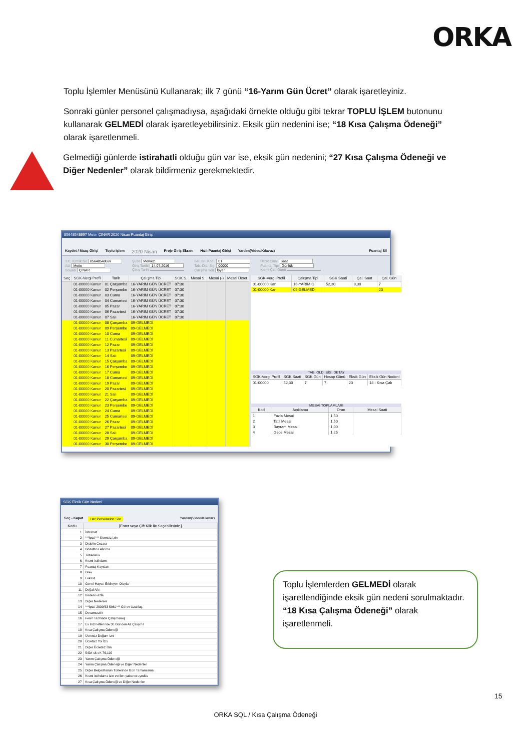ORKA
Toplu İşlemler Menüsünü Kullanarak; ilk 7 günü “16-Yarım Gün Ücret” olarak işaretleyiniz.
Sonraki günler personel çalışmadıysa, aşağıdaki örnekte olduğu gibi tekrar TOPLU İŞLEM butonunu kullanarak GELMEDİ olarak işaretleyebilirsiniz. Eksik gün nedenini ise; “18 Kısa Çalışma Ödeneği” olarak işaretlenmeli.
Gelmediği günlerde istirahatli olduğu gün var ise, eksik gün nedenini; “27 Kısa Çalışma Ödeneği ve Diğer Nedenler” olarak bildirmeniz gerekmektedir.
85648548697 Metin ÇINAR 2020 Nisan Puantaj Girişi
Kaydet / Maaş Girişi Toplu İşlem 2020 Nisan Proje Giriş Ekranı Hızlı Puantaj Girişi Yardım(Video/Kılavuz) Puantaj Sil
T.C. Kimlik No 85648548697
Adı Metin
Soyadı ÇINAR
Şube Merkez
Giriş Tarihi 14.07.2016
Çıkış Tarihi
Bel. Bil. Kodu 01
Tab. Old. Sig. 00000
Çalışma Yeri İşyeri
Ücret Cinsi Saat
Puantaj Tipi Günlük
Kısmi Çal. Günü
| Seç | SGK-Vergi Profil | Tarih | Çalışma Tipi | SGK S. | Mesai S. | Mesai (-) | Mesai Ücret |
| --- | --- | --- | --- | --- | --- | --- | --- |
| | 01-00000 Kanun | 01 Çarşamba | 16-YARIM GÜN ÜCRET | 07:30 | | | |
| | 01-00000 Kanun | 02 Perşembe | 16-YARIM GÜN ÜCRET | 07:30 | | | |
| | 01-00000 Kanun | 03 Cuma | 16-YARIM GÜN ÜCRET | 07:30 | | | |
| | 01-00000 Kanun | 04 Cumartesi | 16-YARIM GÜN ÜCRET | 07:30 | | | |
| | 01-00000 Kanun | 05 Pazar | 16-YARIM GÜN ÜCRET | 07:30 | | | |
| | 01-00000 Kanun | 06 Pazartesi | 16-YARIM GÜN ÜCRET | 07:30 | | | |
| | 01-00000 Kanun | 07 Salı | 16-YARIM GÜN ÜCRET | 07:30 | | | |
| | 01-00000 Kanun | 08 Çarşamba | 09-GELMEDİ | | | | |
| | 01-00000 Kanun | 09 Perşembe | 09-GELMEDİ | | | | |
| | 01-00000 Kanun | 10 Cuma | 09-GELMEDİ | | | | |
| | 01-00000 Kanun | 11 Cumartesi | 09-GELMEDİ | | | | |
| | 01-00000 Kanun | 12 Pazar | 09-GELMEDİ | | | | |
| | 01-00000 Kanun | 13 Pazartesi | 09-GELMEDİ | | | | |
| | 01-00000 Kanun | 14 Salı | 09-GELMEDİ | | | | |
| | 01-00000 Kanun | 15 Çarşamba | 09-GELMEDİ | | | | |
| | 01-00000 Kanun | 16 Perşembe | 09-GELMEDİ | | | | |
| | 01-00000 Kanun | 17 Cuma | 09-GELMEDİ | | | | |
| | 01-00000 Kanun | 18 Cumartesi | 09-GELMEDİ | | | | |
| | 01-00000 Kanun | 19 Pazar | 09-GELMEDİ | | | | |
| | 01-00000 Kanun | 20 Pazartesi | 09-GELMEDİ | | | | |
| | 01-00000 Kanun | 21 Salı | 09-GELMEDİ | | | | |
| | 01-00000 Kanun | 22 Çarşamba | 09-GELMEDİ | | | | |
| | 01-00000 Kanun | 23 Perşembe | 09-GELMEDİ | | | | |
| | 01-00000 Kanun | 24 Cuma | 09-GELMEDİ | | | | |
| | 01-00000 Kanun | 25 Cumartesi | 09-GELMEDİ | | | | |
| | 01-00000 Kanun | 26 Pazar | 09-GELMEDİ | | | | |
| | 01-00000 Kanun | 27 Pazartesi | 09-GELMEDİ | | | | |
| | 01-00000 Kanun | 28 Salı | 09-GELMEDİ | | | | |
| | 01-00000 Kanun | 29 Çarşamba | 09-GELMEDİ | | | | |
| | 01-00000 Kanun | 30 Perşembe | 09-GELMEDİ | | | | |
| SGK-Vergi Profil | Çalışma Tipi | SGK Saati | Çal. Saat | Çal. Gün |
| --- | --- | --- | --- | --- |
| 01-00000 Kan | 16-YARIM G | 52,30 | 9,30 | 7 |
| 01-00000 Kan | 09-GELMED | | | 23 |
TAB. OLD. SİG. DETAY
| SGK-Vergi Profil | SGK Saati | SGK Gün | Hesap Günü | Eksik Gün | Eksik Gün Nedeni |
| --- | --- | --- | --- | --- | --- |
| 01-00000 | 52,30 | 7 | 7 | 23 | 18 - Kısa Çalı |
MESAİ TOPLAMLARI
| Kod | Açıklama | Oran | Mesai Saati |
| --- | --- | --- | --- |
| 1 | Fazla Mesai | 1,50 | |
| 2 | Tatil Mesai | 1,50 | |
| 3 | Bayram Mesai | 1,00 | |
| 4 | Gece Mesai | 1,25 | |
SGK Eksik Gün Nedeni
Seç - Kapat Her Personelde Sor Yardım(Video/Kılavuz)
| Kodu | [Enter veya Çift Klik İle Seçebilirsiniz.] |
| --- | --- |
| 1 | İstirahat |
| 2 | ***İptal*** Ücretsiz İzin |
| 3 | Disiplin Cezası |
| 4 | Gözaltına Alınma |
| 5 | Tutukluluk |
| 6 | Kısmi İstihdam |
| 7 | Puantaj Kayıtları |
| 8 | Grev |
| 9 | Lokavt |
| 10 | Genel Hayatı Etkileyen Olaylar |
| 11 | Doğal Afet |
| 12 | Birden Fazla |
| 13 | Diğer Nedenler |
| 14 | ***İptal-2009/63 Sirkü*** Görev Uzaklaş. |
| 15 | Devamsızlık |
| 16 | Fesih Tarihinde Çalışmamış |
| 17 | Ev Hizmetlerinde 30 Günden Az Çalışma |
| 18 | Kısa Çalışma Ödeneği |
| 19 | Ücretsiz Doğum İzni |
| 20 | Ücretsiz Yol İzni |
| 21 | Diğer Ücretsiz İzin |
| 22 | 5434 sk eK 76,192 |
| 23 | Yarım Çalışma Ödeneği |
| 24 | Yarım Çalışma Ödeneği ve Diğer Nedenler |
| 25 | Diğer Belge/Kanun Türlerinde Gün Tamamlama |
| 26 | Kısmi istihdama izin verilen yabancı uyruklu |
| 27 | Kısa Çalışma Ödeneği ve Diğer Nedenler |
Toplu İşlemlerden GELMEDİ olarak işaretlendiğinde eksik gün nedeni sorulmaktadır. “18 Kısa Çalışma Ödeneği” olarak işaretlenmeli.
15
ORKA SQL / Kısa Çalışma Ödeneği